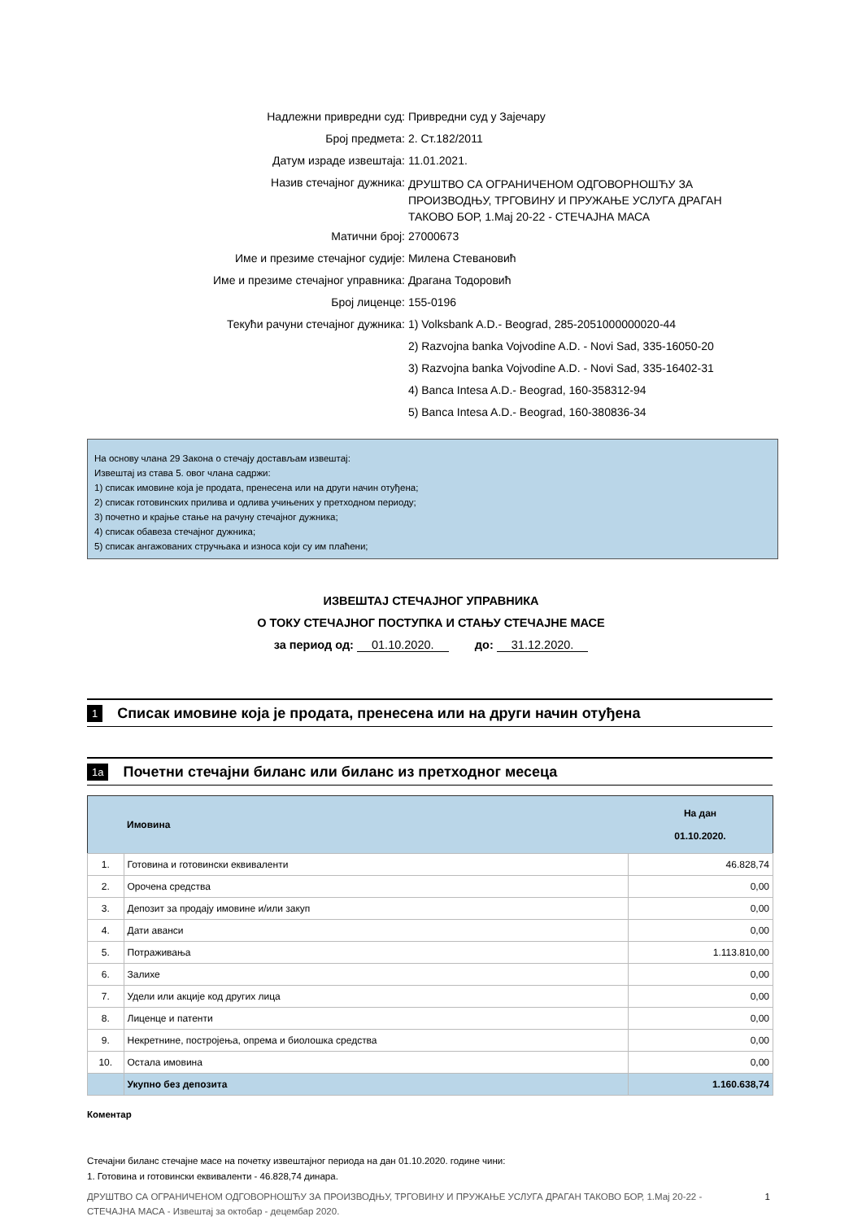| Надлежни привредни суд: | Привредни суд у Зајечару |
| Број предмета: | 2. Ст.182/2011 |
| Датум израде извештаја: | 11.01.2021. |
| Назив стечајног дужника: | ДРУШТВО СА ОГРАНИЧЕНОМ ОДГОВОРНОШЋУ ЗА ПРОИЗВОДЊУ, ТРГОВИНУ И ПРУЖАЊЕ УСЛУГА ДРАГАН ТАКОВО БОР, 1.Мај 20-22 - СТЕЧАЈНА МАСА |
| Матични број: | 27000673 |
| Име и презиме стечајног судије: | Милена Стевановић |
| Име и презиме стечајног управника: | Драгана Тодоровић |
| Број лиценце: | 155-0196 |
| Текући рачуни стечајног дужника: | 1) Volksbank A.D.- Beograd, 285-2051000000020-44 |
| | 2) Razvojna banka Vojvodine A.D. - Novi Sad, 335-16050-20 |
| | 3) Razvojna banka Vojvodine A.D. - Novi Sad, 335-16402-31 |
| | 4) Banca Intesa A.D.- Beograd, 160-358312-94 |
| | 5) Banca Intesa A.D.- Beograd, 160-380836-34 |
На основу члана 29 Закона о стечају достављам извештај:
Извештај из става 5. овог члана садржи:
1) списак имовине која је продата, пренесена или на други начин отуђена;
2) списак готовинских прилива и одлива учињених у претходном периоду;
3) почетно и крајње стање на рачуну стечајног дужника;
4) списак обавеза стечајног дужника;
5) списак ангажованих стручњака и износа који су им плаћени;
ИЗВЕШТАЈ СТЕЧАЈНОГ УПРАВНИКА
О ТОКУ СТЕЧАЈНОГ ПОСТУПКА И СТАЊУ СТЕЧАЈНЕ МАСЕ
за период од: 01.10.2020. до: 31.12.2020.
1 Списак имовине која је продата, пренесена или на други начин отуђена
1а Почетни стечајни биланс или биланс из претходног месеца
| | Имовина | На дан 01.10.2020. |
| --- | --- | --- |
| 1. | Готовина и готовински еквиваленти | 46.828,74 |
| 2. | Орочена средства | 0,00 |
| 3. | Депозит за продају имовине и/или закуп | 0,00 |
| 4. | Дати аванси | 0,00 |
| 5. | Потраживања | 1.113.810,00 |
| 6. | Залихе | 0,00 |
| 7. | Удели или акције код других лица | 0,00 |
| 8. | Лиценце и патенти | 0,00 |
| 9. | Некретнине, постројења, опрема и биолошка средства | 0,00 |
| 10. | Остала имовина | 0,00 |
| | Укупно без депозита | 1.160.638,74 |
Коментар
Стечајни биланс стечајне масе на почетку извештајног периода на дан 01.10.2020. године чини:
1. Готовина и готовински еквиваленти - 46.828,74 динара.
ДРУШТВО СА ОГРАНИЧЕНОМ ОДГОВОРНОШЋУ ЗА ПРОИЗВОДЊУ, ТРГОВИНУ И ПРУЖАЊЕ УСЛУГА ДРАГАН ТАКОВО БОР, 1.Мај 20-22 - СТЕЧАЈНА МАСА - Извештај за октобар - децембар 2020. 1